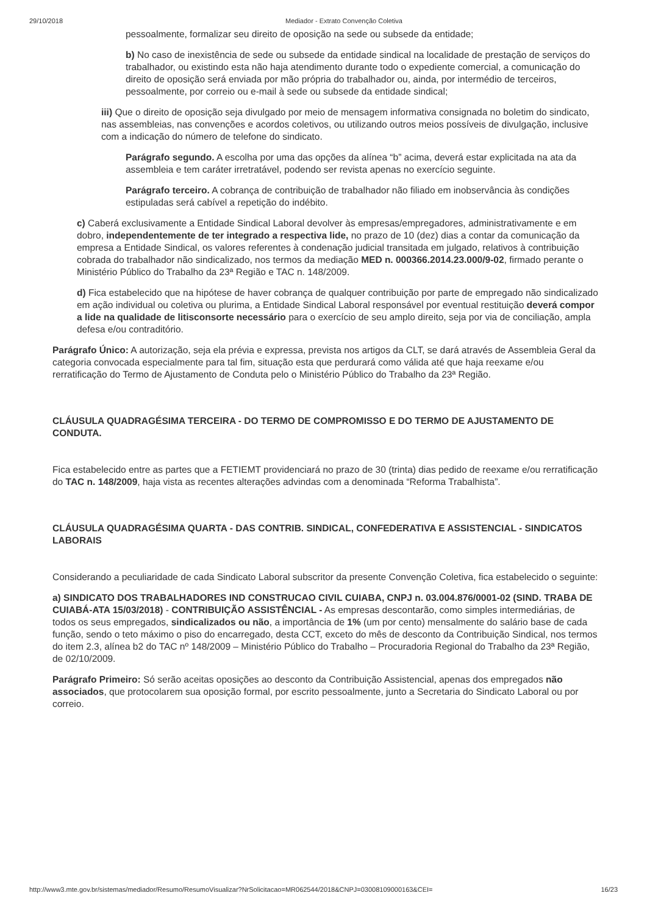29/10/2018 Mediador - Extrato Convenção Coletiva
pessoalmente, formalizar seu direito de oposição na sede ou subsede da entidade;
b) No caso de inexistência de sede ou subsede da entidade sindical na localidade de prestação de serviços do trabalhador, ou existindo esta não haja atendimento durante todo o expediente comercial, a comunicação do direito de oposição será enviada por mão própria do trabalhador ou, ainda, por intermédio de terceiros, pessoalmente, por correio ou e-mail à sede ou subsede da entidade sindical;
iii) Que o direito de oposição seja divulgado por meio de mensagem informativa consignada no boletim do sindicato, nas assembleias, nas convenções e acordos coletivos, ou utilizando outros meios possíveis de divulgação, inclusive com a indicação do número de telefone do sindicato.
Parágrafo segundo. A escolha por uma das opções da alínea “b” acima, deverá estar explicitada na ata da assembleia e tem caráter irretratável, podendo ser revista apenas no exercício seguinte.
Parágrafo terceiro. A cobrança de contribuição de trabalhador não filiado em inobservância às condições estipuladas será cabível a repetição do indébito.
c) Caberá exclusivamente a Entidade Sindical Laboral devolver às empresas/empregadores, administrativamente e em dobro, independentemente de ter integrado a respectiva lide, no prazo de 10 (dez) dias a contar da comunicação da empresa a Entidade Sindical, os valores referentes à condenação judicial transitada em julgado, relativos à contribuição cobrada do trabalhador não sindicalizado, nos termos da mediação MED n. 000366.2014.23.000/9-02, firmado perante o Ministério Público do Trabalho da 23ª Região e TAC n. 148/2009.
d) Fica estabelecido que na hipótese de haver cobrança de qualquer contribuição por parte de empregado não sindicalizado em ação individual ou coletiva ou plurima, a Entidade Sindical Laboral responsável por eventual restituição deverá compor a lide na qualidade de litisconsorte necessário para o exercício de seu amplo direito, seja por via de conciliação, ampla defesa e/ou contraditório.
Parágrafo Único: A autorização, seja ela prévia e expressa, prevista nos artigos da CLT, se dará através de Assembleia Geral da categoria convocada especialmente para tal fim, situação esta que perdurará como válida até que haja reexame e/ou rerratificação do Termo de Ajustamento de Conduta pelo o Ministério Público do Trabalho da 23ª Região.
CLÁUSULA QUADRAGÉSIMA TERCEIRA - DO TERMO DE COMPROMISSO E DO TERMO DE AJUSTAMENTO DE CONDUTA.
Fica estabelecido entre as partes que a FETIEMT providenciará no prazo de 30 (trinta) dias pedido de reexame e/ou rerratificação do TAC n. 148/2009, haja vista as recentes alterações advindas com a denominada “Reforma Trabalhista”.
CLÁUSULA QUADRAGÉSIMA QUARTA - DAS CONTRIB. SINDICAL, CONFEDERATIVA E ASSISTENCIAL - SINDICATOS LABORAIS
Considerando a peculiaridade de cada Sindicato Laboral subscritor da presente Convenção Coletiva, fica estabelecido o seguinte:
a) SINDICATO DOS TRABALHADORES IND CONSTRUCAO CIVIL CUIABA, CNPJ n. 03.004.876/0001-02 (SIND. TRABA DE CUIABÁ-ATA 15/03/2018) - CONTRIBUIÇÃO ASSISTÊNCIAL - As empresas descontarão, como simples intermediárias, de todos os seus empregados, sindicalizados ou não, a importância de 1% (um por cento) mensalmente do salário base de cada função, sendo o teto máximo o piso do encarregado, desta CCT, exceto do mês de desconto da Contribuição Sindical, nos termos do item 2.3, alínea b2 do TAC nº 148/2009 – Ministério Público do Trabalho – Procuradoria Regional do Trabalho da 23ª Região, de 02/10/2009.
Parágrafo Primeiro: Só serão aceitas oposições ao desconto da Contribuição Assistencial, apenas dos empregados não associados, que protocolarem sua oposição formal, por escrito pessoalmente, junto a Secretaria do Sindicato Laboral ou por correio.
http://www3.mte.gov.br/sistemas/mediador/Resumo/ResumoVisualizar?NrSolicitacao=MR062544/2018&CNPJ=03008109000163&CEI= 16/23